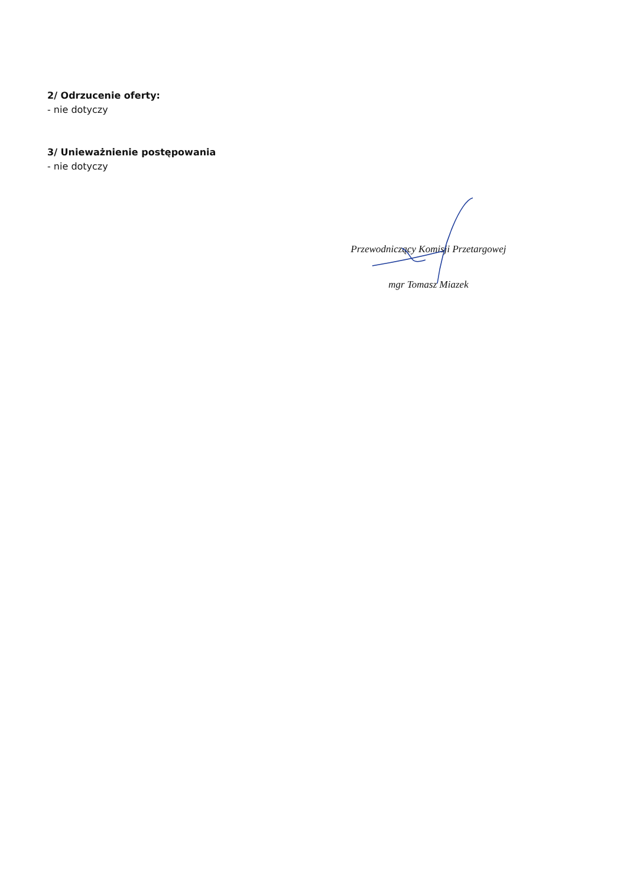2/ Odrzucenie oferty:
- nie dotyczy
3/ Unieważnienie postępowania
- nie dotyczy
Przewodniczący Komisji Przetargowej
mgr Tomasz Miazek